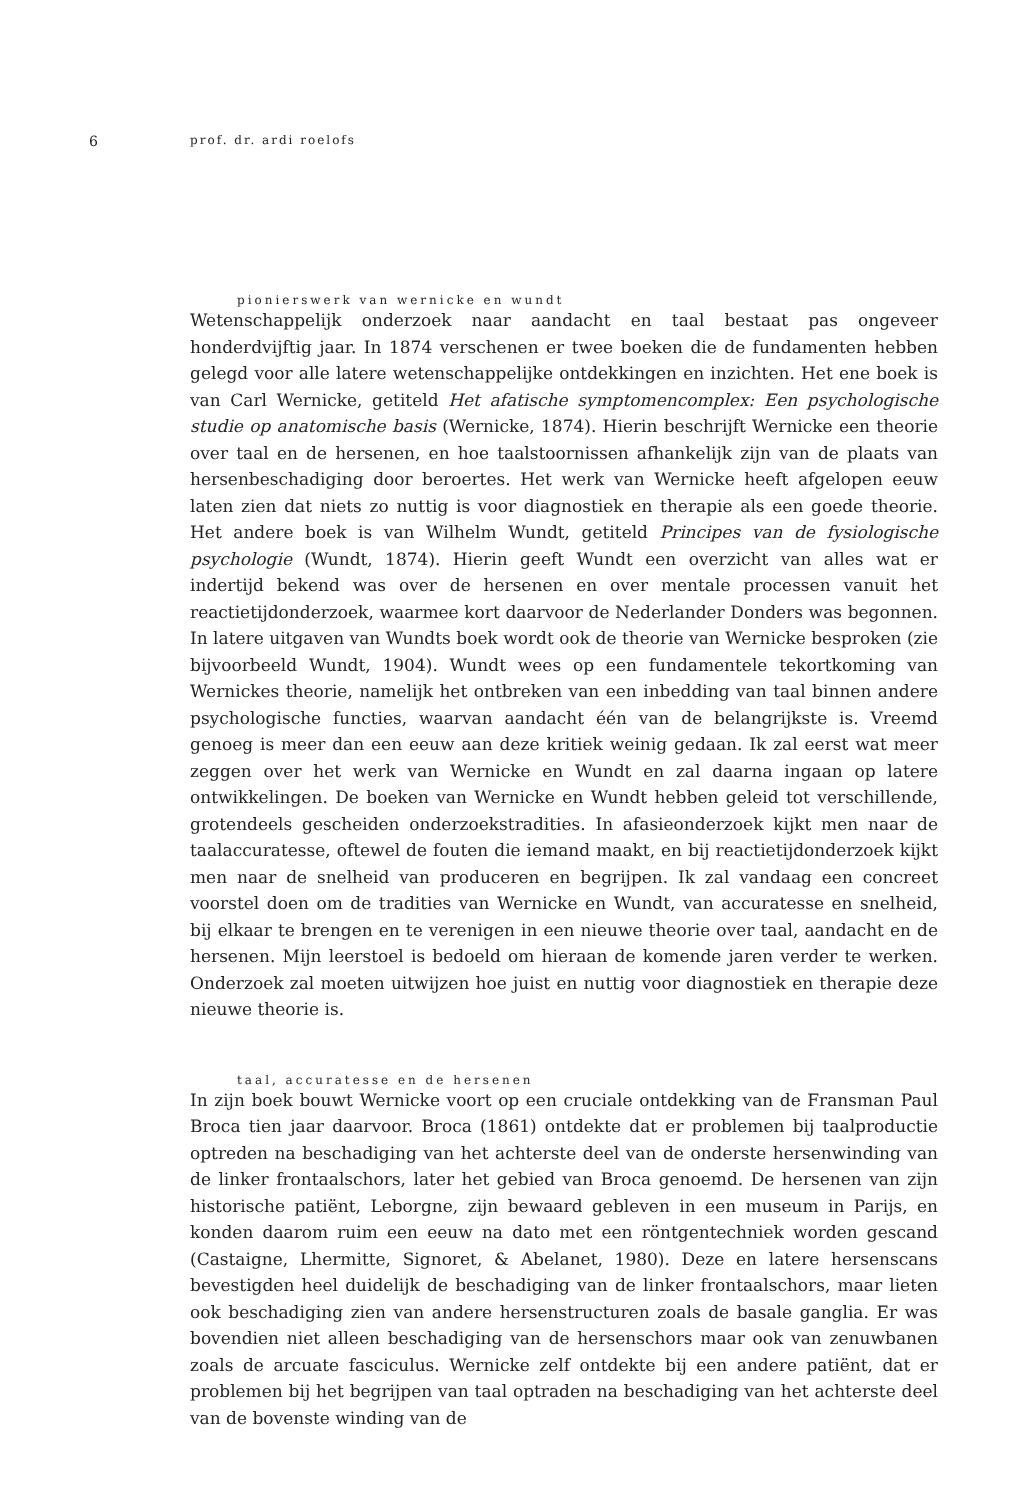6
prof. dr. ardi roelofs
pionierswerk van wernicke en wundt
Wetenschappelijk onderzoek naar aandacht en taal bestaat pas ongeveer honderdvijftig jaar. In 1874 verschenen er twee boeken die de fundamenten hebben gelegd voor alle latere wetenschappelijke ontdekkingen en inzichten. Het ene boek is van Carl Wernicke, getiteld Het afatische symptomencomplex: Een psychologische studie op anatomische basis (Wernicke, 1874). Hierin beschrijft Wernicke een theorie over taal en de hersenen, en hoe taalstoornissen afhankelijk zijn van de plaats van hersenbeschadiging door beroertes. Het werk van Wernicke heeft afgelopen eeuw laten zien dat niets zo nuttig is voor diagnostiek en therapie als een goede theorie. Het andere boek is van Wilhelm Wundt, getiteld Principes van de fysiologische psychologie (Wundt, 1874). Hierin geeft Wundt een overzicht van alles wat er indertijd bekend was over de hersenen en over mentale processen vanuit het reactietijdonderzoek, waarmee kort daarvoor de Nederlander Donders was begonnen. In latere uitgaven van Wundts boek wordt ook de theorie van Wernicke besproken (zie bijvoorbeeld Wundt, 1904). Wundt wees op een fundamentele tekortkoming van Wernickes theorie, namelijk het ontbreken van een inbedding van taal binnen andere psychologische functies, waarvan aandacht één van de belangrijkste is. Vreemd genoeg is meer dan een eeuw aan deze kritiek weinig gedaan. Ik zal eerst wat meer zeggen over het werk van Wernicke en Wundt en zal daarna ingaan op latere ontwikkelingen. De boeken van Wernicke en Wundt hebben geleid tot verschillende, grotendeels gescheiden onderzoekstradities. In afasieonderzoek kijkt men naar de taalaccuratesse, oftewel de fouten die iemand maakt, en bij reactietijdonderzoek kijkt men naar de snelheid van produceren en begrijpen. Ik zal vandaag een concreet voorstel doen om de tradities van Wernicke en Wundt, van accuratesse en snelheid, bij elkaar te brengen en te verenigen in een nieuwe theorie over taal, aandacht en de hersenen. Mijn leerstoel is bedoeld om hieraan de komende jaren verder te werken. Onderzoek zal moeten uitwijzen hoe juist en nuttig voor diagnostiek en therapie deze nieuwe theorie is.
taal, accuratesse en de hersenen
In zijn boek bouwt Wernicke voort op een cruciale ontdekking van de Fransman Paul Broca tien jaar daarvoor. Broca (1861) ontdekte dat er problemen bij taalproductie optreden na beschadiging van het achterste deel van de onderste hersenwinding van de linker frontaalschors, later het gebied van Broca genoemd. De hersenen van zijn historische patiënt, Leborgne, zijn bewaard gebleven in een museum in Parijs, en konden daarom ruim een eeuw na dato met een röntgentechniek worden gescand (Castaigne, Lhermitte, Signoret, & Abelanet, 1980). Deze en latere hersenscans bevestigden heel duidelijk de beschadiging van de linker frontaalschors, maar lieten ook beschadiging zien van andere hersenstructuren zoals de basale ganglia. Er was bovendien niet alleen beschadiging van de hersenschors maar ook van zenuwbanen zoals de arcuate fasciculus. Wernicke zelf ontdekte bij een andere patiënt, dat er problemen bij het begrijpen van taal optraden na beschadiging van het achterste deel van de bovenste winding van de